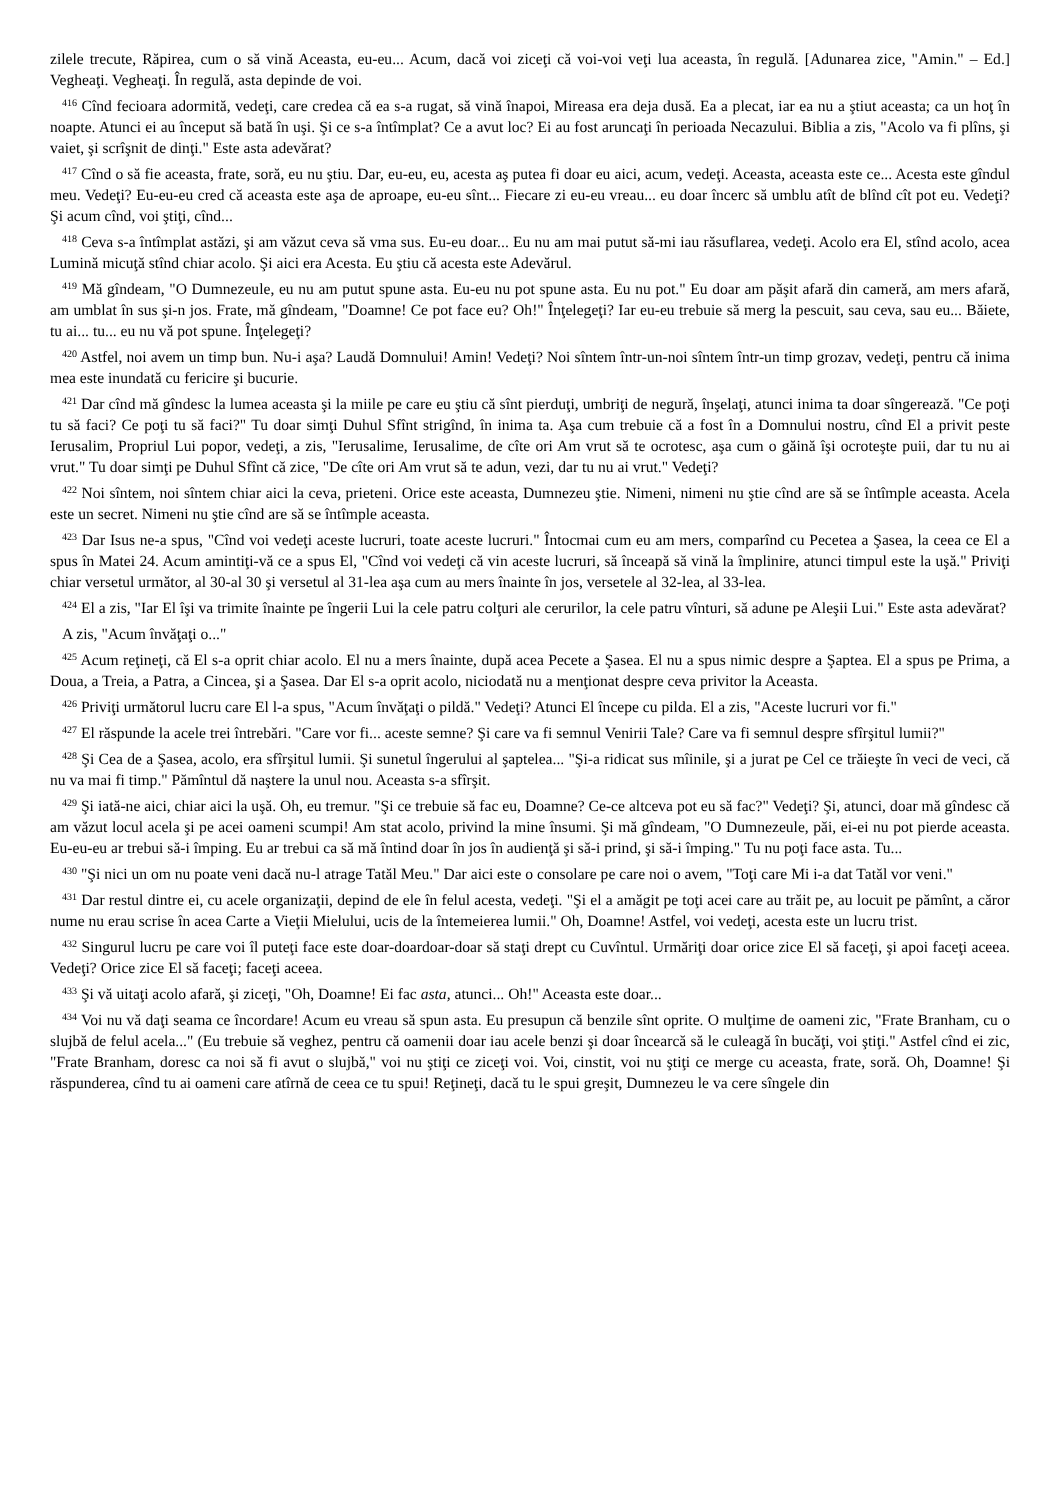zilele trecute, Răpirea, cum o să vină Aceasta, eu-eu... Acum, dacă voi ziceţi că voi-voi veţi lua aceasta, în regulă. [Adunarea zice, "Amin." – Ed.] Vegheaţi. Vegheaţi. În regulă, asta depinde de voi.
<sup>416</sup> Cînd fecioara adormită, vedeţi, care credea că ea s-a rugat, să vină înapoi, Mireasa era deja dusă. Ea a plecat, iar ea nu a ştiut aceasta; ca un hoţ în noapte. Atunci ei au început să bată în uşi. Şi ce s-a întîmplat? Ce a avut loc? Ei au fost aruncaţi în perioada Necazului. Biblia a zis, "Acolo va fi plîns, şi vaiet, şi scrîşnit de dinţi." Este asta adevărat?
<sup>417</sup> Cînd o să fie aceasta, frate, soră, eu nu ştiu. Dar, eu-eu, eu, acesta aş putea fi doar eu aici, acum, vedeţi. Aceasta, aceasta este ce... Acesta este gîndul meu. Vedeţi? Eu-eu-eu cred că aceasta este aşa de aproape, eu-eu sînt... Fiecare zi eu-eu vreau... eu doar încerc să umblu atît de blînd cît pot eu. Vedeţi? Şi acum cînd, voi ştiţi, cînd...
<sup>418</sup> Ceva s-a întîmplat astăzi, şi am văzut ceva să vma sus. Eu-eu doar... Eu nu am mai putut să-mi iau răsuflarea, vedeţi. Acolo era El, stînd acolo, acea Lumină micuţă stînd chiar acolo. Şi aici era Acesta. Eu ştiu că acesta este Adevărul.
<sup>419</sup> Mă gîndeam, "O Dumnezeule, eu nu am putut spune asta. Eu-eu nu pot spune asta. Eu nu pot." Eu doar am păşit afară din cameră, am mers afară, am umblat în sus şi-n jos. Frate, mă gîndeam, "Doamne! Ce pot face eu? Oh!" Înţelegeţi? Iar eu-eu trebuie să merg la pescuit, sau ceva, sau eu... Băiete, tu ai... tu... eu nu vă pot spune. Înţelegeţi?
<sup>420</sup> Astfel, noi avem un timp bun. Nu-i aşa? Laudă Domnului! Amin! Vedeţi? Noi sîntem într-un-noi sîntem într-un timp grozav, vedeţi, pentru că inima mea este inundată cu fericire şi bucurie.
<sup>421</sup> Dar cînd mă gîndesc la lumea aceasta şi la miile pe care eu ştiu că sînt pierduţi, umbriţi de negură, înşelaţi, atunci inima ta doar sîngerează. "Ce poţi tu să faci? Ce poţi tu să faci?" Tu doar simţi Duhul Sfînt strigînd, în inima ta. Aşa cum trebuie că a fost în a Domnului nostru, cînd El a privit peste Ierusalim, Propriul Lui popor, vedeţi, a zis, "Ierusalime, Ierusalime, de cîte ori Am vrut să te ocrotesc, aşa cum o găină îşi ocroteşte puii, dar tu nu ai vrut." Tu doar simţi pe Duhul Sfînt că zice, "De cîte ori Am vrut să te adun, vezi, dar tu nu ai vrut." Vedeţi?
<sup>422</sup> Noi sîntem, noi sîntem chiar aici la ceva, prieteni. Orice este aceasta, Dumnezeu ştie. Nimeni, nimeni nu ştie cînd are să se întîmple aceasta. Acela este un secret. Nimeni nu ştie cînd are să se întîmple aceasta.
<sup>423</sup> Dar Isus ne-a spus, "Cînd voi vedeţi aceste lucruri, toate aceste lucruri." Întocmai cum eu am mers, comparînd cu Pecetea a Şasea, la ceea ce El a spus în Matei 24. Acum amintiţi-vă ce a spus El, "Cînd voi vedeţi că vin aceste lucruri, să înceapă să vină la împlinire, atunci timpul este la uşă." Priviţi chiar versetul următor, al 30-al 30 şi versetul al 31-lea aşa cum au mers înainte în jos, versetele al 32-lea, al 33-lea.
<sup>424</sup> El a zis, "Iar El îşi va trimite înainte pe îngerii Lui la cele patru colţuri ale cerurilor, la cele patru vînturi, să adune pe Aleşii Lui." Este asta adevărat?
A zis, "Acum învăţaţi o..."
<sup>425</sup> Acum reţineţi, că El s-a oprit chiar acolo. El nu a mers înainte, după acea Pecete a Şasea. El nu a spus nimic despre a Şaptea. El a spus pe Prima, a Doua, a Treia, a Patra, a Cincea, şi a Şasea. Dar El s-a oprit acolo, niciodată nu a menţionat despre ceva privitor la Aceasta.
<sup>426</sup> Priviţi următorul lucru care El l-a spus, "Acum învăţaţi o pildă." Vedeţi? Atunci El începe cu pilda. El a zis, "Aceste lucruri vor fi."
<sup>427</sup> El răspunde la acele trei întrebări. "Care vor fi... aceste semne? Şi care va fi semnul Venirii Tale? Care va fi semnul despre sfîrşitul lumii?"
<sup>428</sup> Şi Cea de a Şasea, acolo, era sfîrşitul lumii. Şi sunetul îngerului al şaptelea... "Şi-a ridicat sus mîinile, şi a jurat pe Cel ce trăieşte în veci de veci, că nu va mai fi timp." Pămîntul dă naştere la unul nou. Aceasta s-a sfîrşit.
<sup>429</sup> Şi iată-ne aici, chiar aici la uşă. Oh, eu tremur. "Şi ce trebuie să fac eu, Doamne? Ce-ce altceva pot eu să fac?" Vedeţi? Şi, atunci, doar mă gîndesc că am văzut locul acela şi pe acei oameni scumpi! Am stat acolo, privind la mine însumi. Şi mă gîndeam, "O Dumnezeule, păi, ei-ei nu pot pierde aceasta. Eu-eu-eu ar trebui să-i împing. Eu ar trebui ca să mă întind doar în jos în audienţă şi să-i prind, şi să-i împing." Tu nu poţi face asta. Tu...
<sup>430</sup> "Şi nici un om nu poate veni dacă nu-l atrage Tatăl Meu." Dar aici este o consolare pe care noi o avem, "Toţi care Mi i-a dat Tatăl vor veni."
<sup>431</sup> Dar restul dintre ei, cu acele organizaţii, depind de ele în felul acesta, vedeţi. "Şi el a amăgit pe toţi acei care au trăit pe, au locuit pe pămînt, a căror nume nu erau scrise în acea Carte a Vieţii Mielului, ucis de la întemeierea lumii." Oh, Doamne! Astfel, voi vedeţi, acesta este un lucru trist.
<sup>432</sup> Singurul lucru pe care voi îl puteţi face este doar-doardoar-doar să staţi drept cu Cuvîntul. Urmăriţi doar orice zice El să faceţi, şi apoi faceţi aceea. Vedeţi? Orice zice El să faceţi; faceţi aceea.
<sup>433</sup> Şi vă uitaţi acolo afară, şi ziceţi, "Oh, Doamne! Ei fac asta, atunci... Oh!" Aceasta este doar...
<sup>434</sup> Voi nu vă daţi seama ce încordare! Acum eu vreau să spun asta. Eu presupun că benzile sînt oprite. O mulţime de oameni zic, "Frate Branham, cu o slujbă de felul acela..." (Eu trebuie să veghez, pentru că oamenii doar iau acele benzi şi doar încearcă să le culeagă în bucăţi, voi ştiţi." Astfel cînd ei zic, "Frate Branham, doresc ca noi să fi avut o slujbă," voi nu ştiţi ce ziceţi voi. Voi, cinstit, voi nu ştiţi ce merge cu aceasta, frate, soră. Oh, Doamne! Şi răspunderea, cînd tu ai oameni care atîrnă de ceea ce tu spui! Reţineţi, dacă tu le spui greşit, Dumnezeu le va cere sîngele din